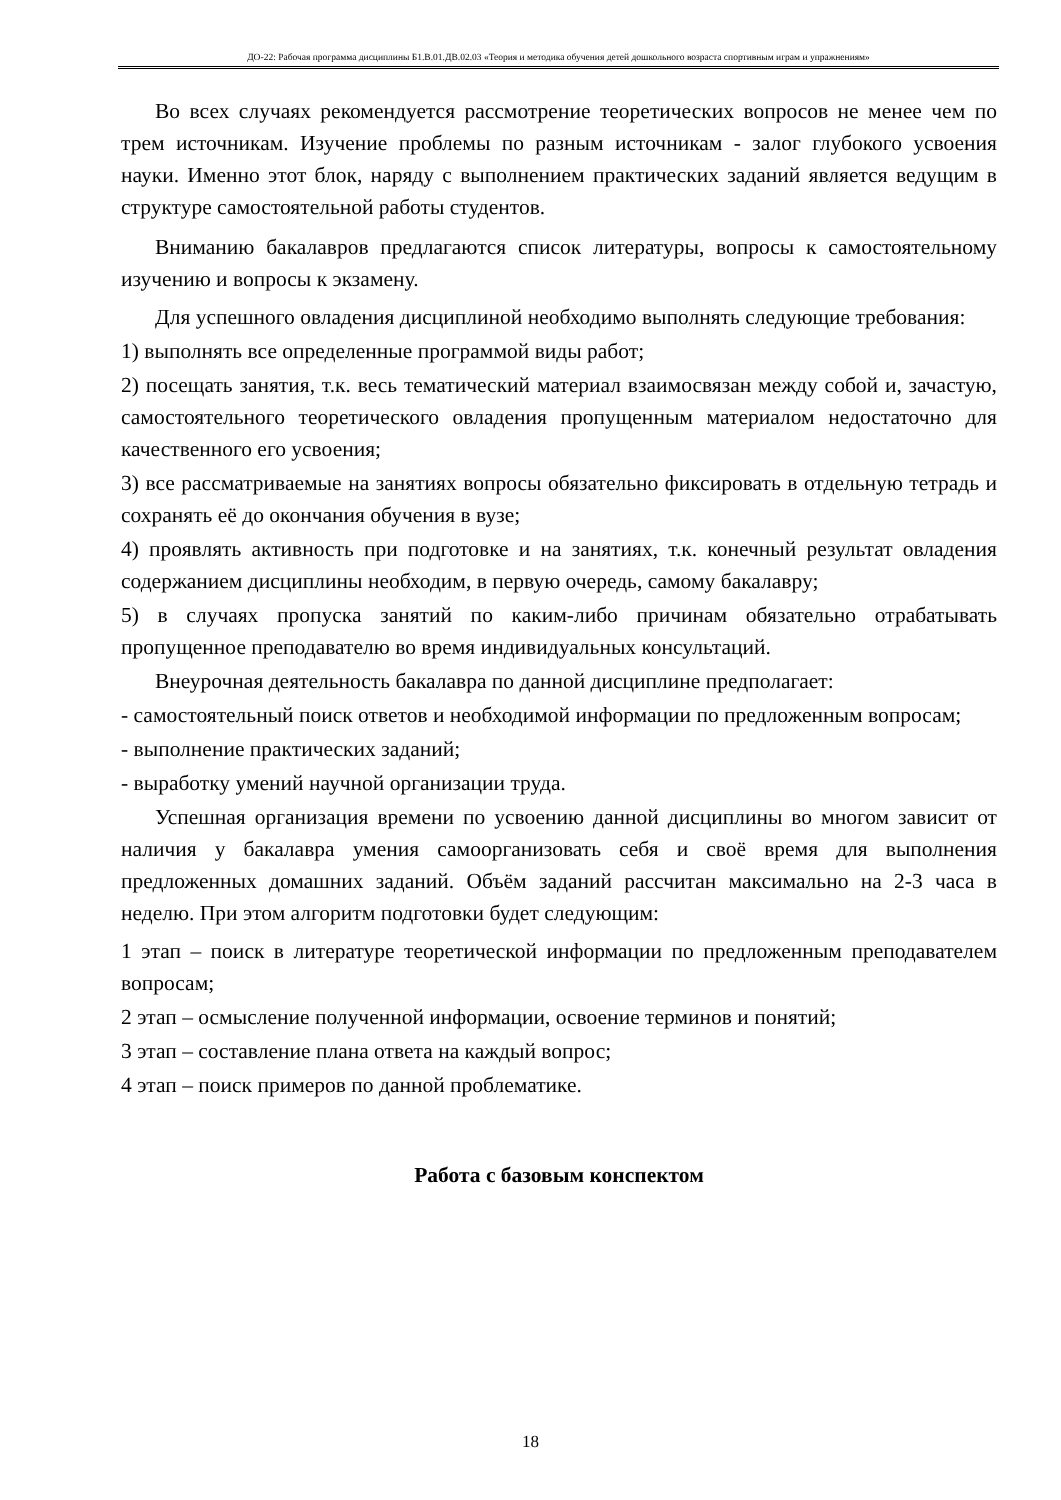ДО-22: Рабочая программа дисциплины Б1.В.01.ДВ.02.03 «Теория и методика обучения детей дошкольного возраста спортивным играм и упражнениям»
Во всех случаях рекомендуется рассмотрение теоретических вопросов не менее чем по трем источникам. Изучение проблемы по разным источникам - залог глубокого усвоения науки. Именно этот блок, наряду с выполнением практических заданий является ведущим в структуре самостоятельной работы студентов.
Вниманию бакалавров предлагаются список литературы, вопросы к самостоятельному изучению и вопросы к экзамену.
Для успешного овладения дисциплиной необходимо выполнять следующие требования:
1) выполнять все определенные программой виды работ;
2) посещать занятия, т.к. весь тематический материал взаимосвязан между собой и, зачастую, самостоятельного теоретического овладения пропущенным материалом недостаточно для качественного его усвоения;
3) все рассматриваемые на занятиях вопросы обязательно фиксировать в отдельную тетрадь и сохранять её до окончания обучения в вузе;
4) проявлять активность при подготовке и на занятиях, т.к. конечный результат овладения содержанием дисциплины необходим, в первую очередь, самому бакалавру;
5) в случаях пропуска занятий по каким-либо причинам обязательно отрабатывать пропущенное преподавателю во время индивидуальных консультаций.
Внеурочная деятельность бакалавра по данной дисциплине предполагает:
- самостоятельный поиск ответов и необходимой информации по предложенным вопросам;
- выполнение практических заданий;
- выработку умений научной организации труда.
Успешная организация времени по усвоению данной дисциплины во многом зависит от наличия у бакалавра умения самоорганизовать себя и своё время для выполнения предложенных домашних заданий. Объём заданий рассчитан максимально на 2-3 часа в неделю. При этом алгоритм подготовки будет следующим:
1 этап – поиск в литературе теоретической информации по предложенным преподавателем вопросам;
2 этап – осмысление полученной информации, освоение терминов и понятий;
3 этап – составление плана ответа на каждый вопрос;
4 этап – поиск примеров по данной проблематике.
Работа с базовым конспектом
18